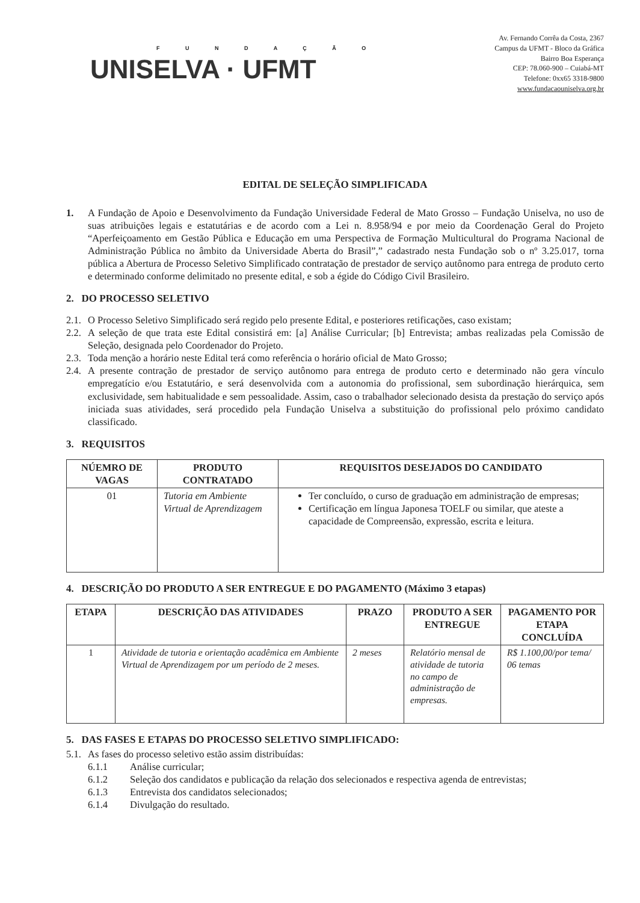F U N D A Ç Ã O
UNISELVA · UFMT
Av. Fernando Corrêa da Costa, 2367
Campus da UFMT - Bloco da Gráfica
Bairro Boa Esperança
CEP: 78.060-900 – Cuiabá-MT
Telefone: 0xx65 3318-9800
www.fundacaouniselva.org.br
EDITAL DE SELEÇÃO SIMPLIFICADA
1. A Fundação de Apoio e Desenvolvimento da Fundação Universidade Federal de Mato Grosso – Fundação Uniselva, no uso de suas atribuições legais e estatutárias e de acordo com a Lei n. 8.958/94 e por meio da Coordenação Geral do Projeto “Aperfeiçoamento em Gestão Pública e Educação em uma Perspectiva de Formação Multicultural do Programa Nacional de Administração Pública no âmbito da Universidade Aberta do Brasil”,” cadastrado nesta Fundação sob o nº 3.25.017, torna pública a Abertura de Processo Seletivo Simplificado contratação de prestador de serviço autônomo para entrega de produto certo e determinado conforme delimitado no presente edital, e sob a égide do Código Civil Brasileiro.
2. DO PROCESSO SELETIVO
2.1.
O Processo Seletivo Simplificado será regido pelo presente Edital, e posteriores retificações, caso existam;
2.2.
A seleção de que trata este Edital consistirá em: [a] Análise Curricular; [b] Entrevista; ambas realizadas pela Comissão de Seleção, designada pelo Coordenador do Projeto.
2.3.
Toda menção a horário neste Edital terá como referência o horário oficial de Mato Grosso;
2.4.
A presente contração de prestador de serviço autônomo para entrega de produto certo e determinado não gera vínculo empregatício e/ou Estatutário, e será desenvolvida com a autonomia do profissional, sem subordinação hierárquica, sem exclusividade, sem habitualidade e sem pessoalidade. Assim, caso o trabalhador selecionado desista da prestação do serviço após iniciada suas atividades, será procedido pela Fundação Uniselva a substituição do profissional pelo próximo candidato classificado.
3. REQUISITOS
| NÚEMRO DE VAGAS | PRODUTO CONTRATADO | REQUISITOS DESEJADOS DO CANDIDATO |
| --- | --- | --- |
| 01 | Tutoria em Ambiente Virtual de Aprendizagem | Ter concluído, o curso de graduação em administração de empresas; Certificação em língua Japonesa TOELF ou similar, que ateste a capacidade de Compreensão, expressão, escrita e leitura. |
4. DESCRIÇÃO DO PRODUTO A SER ENTREGUE E DO PAGAMENTO (Máximo 3 etapas)
| ETAPA | DESCRIÇÃO DAS ATIVIDADES | PRAZO | PRODUTO A SER ENTREGUE | PAGAMENTO POR ETAPA CONCLUÍDA |
| --- | --- | --- | --- | --- |
| 1 | Atividade de tutoria e orientação acadêmica em Ambiente Virtual de Aprendizagem por um período de 2 meses. | 2 meses | Relatório mensal de atividade de tutoria no campo de administração de empresas. | R$ 1.100,00/por tema/ 06 temas |
5. DAS FASES E ETAPAS DO PROCESSO SELETIVO SIMPLIFICADO:
5.1.
As fases do processo seletivo estão assim distribuídas:
6.1.1 Análise curricular;
6.1.2 Seleção dos candidatos e publicação da relação dos selecionados e respectiva agenda de entrevistas;
6.1.3 Entrevista dos candidatos selecionados;
6.1.4 Divulgação do resultado.